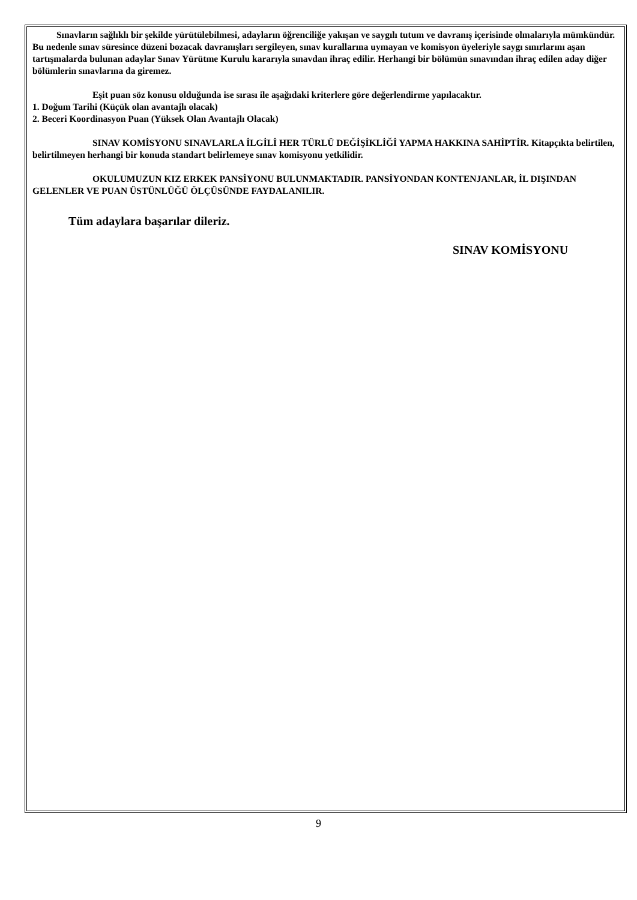Sınavların sağlıklı bir şekilde yürütülebilmesi, adayların öğrenciliğe yakışan ve saygılı tutum ve davranış içerisinde olmalarıyla mümkündür. Bu nedenle sınav süresince düzeni bozacak davranışları sergileyen, sınav kurallarına uymayan ve komisyon üyeleriyle saygı sınırlarını aşan tartışmalarda bulunan adaylar Sınav Yürütme Kurulu kararıyla sınavdan ihraç edilir. Herhangi bir bölümün sınavından ihraç edilen aday diğer bölümlerin sınavlarına da giremez.
Eşit puan söz konusu olduğunda ise sırası ile aşağıdaki kriterlere göre değerlendirme yapılacaktır.
1. Doğum Tarihi (Küçük olan avantajlı olacak)
2. Beceri Koordinasyon Puan (Yüksek Olan Avantajlı Olacak)
SINAV KOMİSYONU SINAVLARLA İLGİLİ HER TÜRLÜ DEĞİŞİKLİĞİ YAPMA HAKKINA SAHİPTİR. Kitapçıkta belirtilen, belirtilmeyen herhangi bir konuda standart belirlemeye sınav komisyonu yetkilidir.
OKULUMUZUN KIZ ERKEK PANSİYONU BULUNMAKTADIR. PANSİYONDAN KONTENJANLAR, İL DIŞINDAN GELENLER VE PUAN ÜSTÜNLÜĞÜ ÖLÇÜSÜNDE FAYDALANILIR.
Tüm adaylara başarılar dileriz.
SINAV KOMİSYONU
9